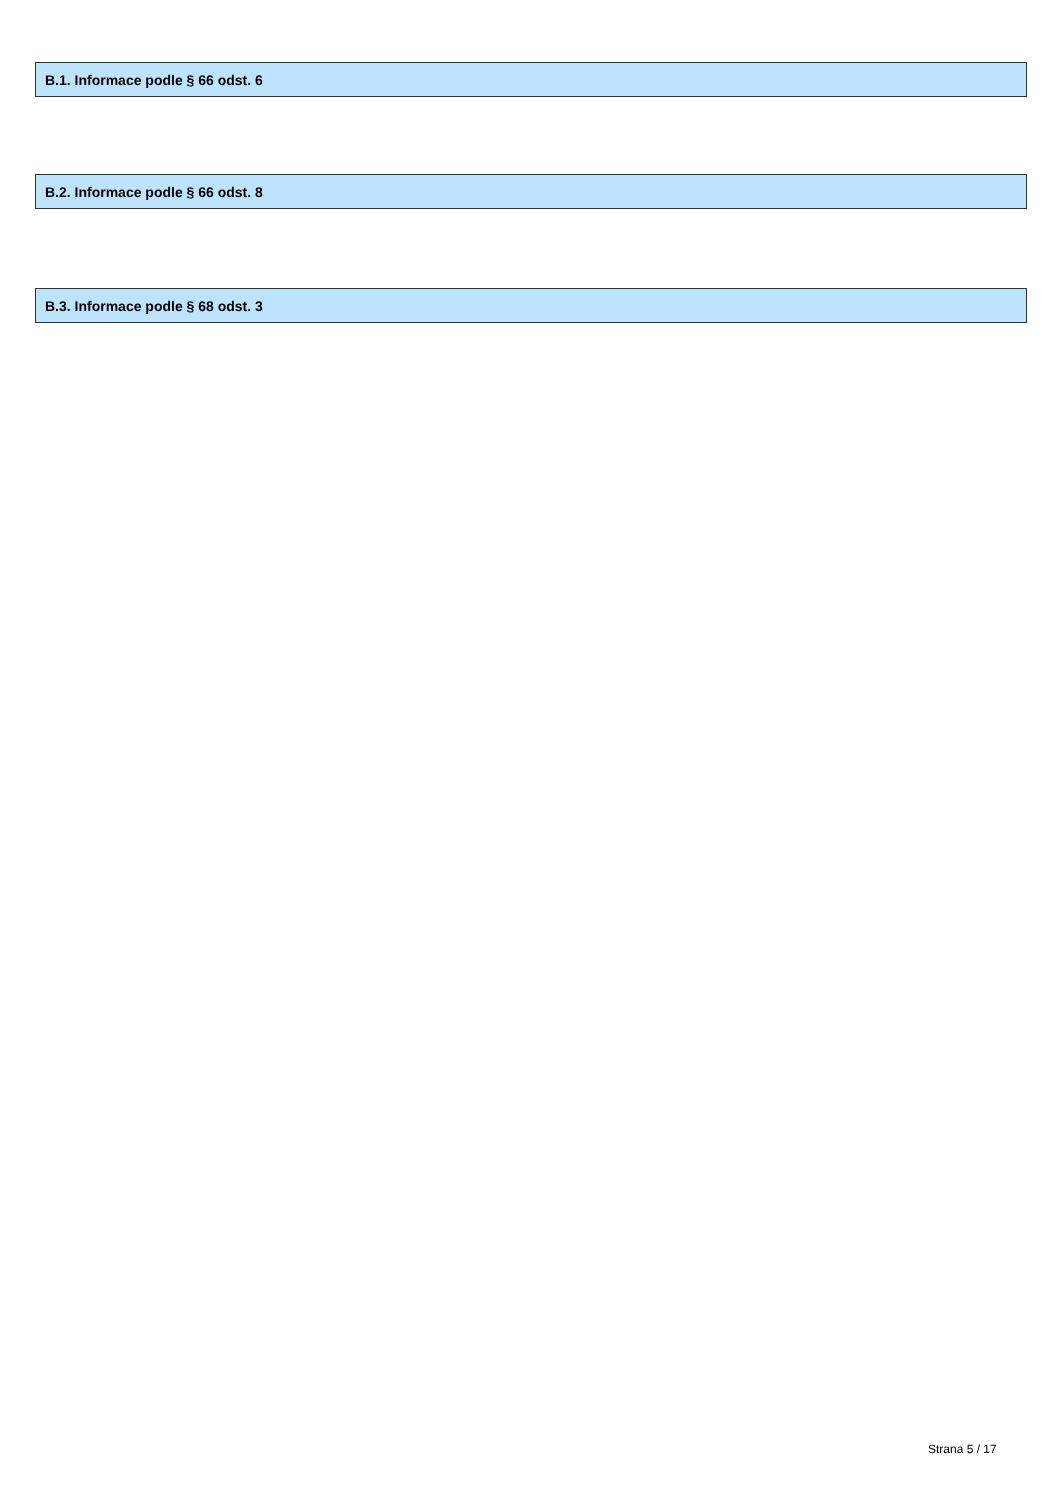B.1. Informace podle § 66 odst. 6
B.2. Informace podle § 66 odst. 8
B.3. Informace podle § 68 odst. 3
Strana 5 / 17